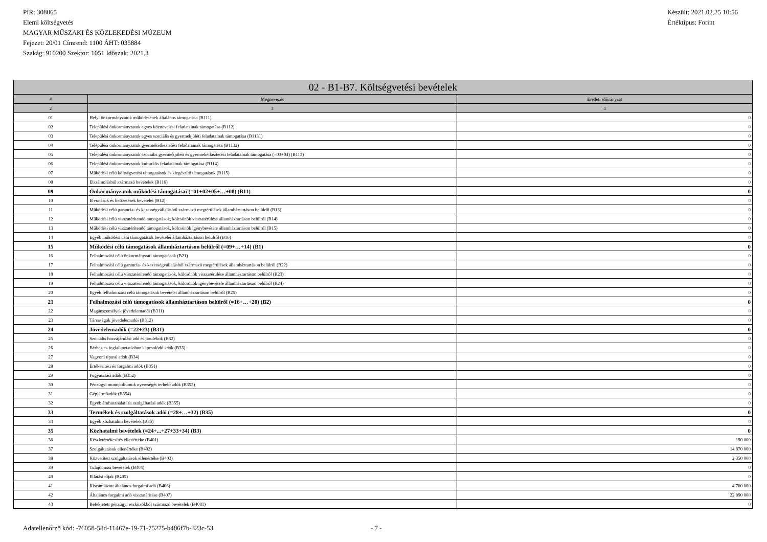PIR: 308065
Elemi költségvetés
MAGYAR MŰSZAKI ÉS KÖZLEKEDÉSI MÚZEUM
Fejezet: 20/01 Címrend: 1100 ÁHT: 035884
Szakág: 910200 Szektor: 1051 Időszak: 2021.3
Készült: 2021.02.25 10:56
Értéktípus: Forint
| 02 - B1-B7. Költségvetési bevételek | | |
| --- | --- | --- |
| # | Megnevezés | Eredeti előirányzat |
| 2 | 3 | 4 |
| 01 | Helyi önkormányzatok működésének általános támogatása (B111) | 0 |
| 02 | Települési önkormányzatok egyes köznevelési feladatainak támogatása (B112) | 0 |
| 03 | Települési önkormányzatok egyes szociális és gyermekjóléti feladatainak támogatása (B1131) | 0 |
| 04 | Települési önkormányzatok gyermekétkeztetési feladatainak támogatása (B1132) | 0 |
| 05 | Települési önkormányzatok szociális gyermekjóléti és gyermekétkeztetési feladatainak támogatása (=03+04) (B113) | 0 |
| 06 | Települési önkormányzatok kulturális feladatainak támogatása (B114) | 0 |
| 07 | Működési célú költségvetési támogatások és kiegészítő támogatások (B115) | 0 |
| 08 | Elszámolásból származó bevételek (B116) | 0 |
| 09 | Önkormányzatok működési támogatásai (=01+02+05+…+08) (B11) | 0 |
| 10 | Elvonások és befizetések bevételei (B12) | 0 |
| 11 | Működési célú garancia- és kezességvállalásból származó megtérülések államháztartáson belülről (B13) | 0 |
| 12 | Működési célú visszatérítendő támogatások, kölcsönök visszatérülése államháztartáson belülről (B14) | 0 |
| 13 | Működési célú visszatérítendő támogatások, kölcsönök igénybevétele államháztartáson belülről (B15) | 0 |
| 14 | Egyéb működési célú támogatások bevételei államháztartáson belülről (B16) | 0 |
| 15 | Működési célú támogatások államháztartáson belülről (=09+…+14) (B1) | 0 |
| 16 | Felhalmozási célú önkormányzati támogatások (B21) | 0 |
| 17 | Felhalmozási célú garancia- és kezességvállalásból származó megtérülések államháztartáson belülről (B22) | 0 |
| 18 | Felhalmozási célú visszatérítendő támogatások, kölcsönök visszatérülése államháztartáson belülről (B23) | 0 |
| 19 | Felhalmozási célú visszatérítendő támogatások, kölcsönök igénybevétele államháztartáson belülről (B24) | 0 |
| 20 | Egyéb felhalmozási célú támogatások bevételei államháztartáson belülről (B25) | 0 |
| 21 | Felhalmozási célú támogatások államháztartáson belülről (=16+…+20) (B2) | 0 |
| 22 | Magánszemélyek jövedelemadói (B311) | 0 |
| 23 | Társaságok jövedelemadói (B312) | 0 |
| 24 | Jövedelemadók (=22+23) (B31) | 0 |
| 25 | Szociális hozzájárulási adó és járulékok (B32) | 0 |
| 26 | Bérhez és foglalkoztatáshoz kapcsolódó adók (B33) | 0 |
| 27 | Vagyoni tipusú adók (B34) | 0 |
| 28 | Értékesítési és forgalmi adók (B351) | 0 |
| 29 | Fogyasztási adók (B352) | 0 |
| 30 | Pénzügyi monopóliumok nyereségét terhelő adók (B353) | 0 |
| 31 | Gépjárműadók (B354) | 0 |
| 32 | Egyéb áruhasználati és szolgáltatási adók (B355) | 0 |
| 33 | Termékek és szolgáltatások adói (=28+…+32) (B35) | 0 |
| 34 | Egyéb közhatalmi bevételek (B36) | 0 |
| 35 | Közhatalmi bevételek (=24+...+27+33+34) (B3) | 0 |
| 36 | Készletértékesítés ellenértéke (B401) | 190 000 |
| 37 | Szolgáltatások ellenértéke (B402) | 14 870 000 |
| 38 | Közvetített szolgáltatások ellenértéke (B403) | 2 350 000 |
| 39 | Tulajdonosi bevételek (B404) | 0 |
| 40 | Ellátási díjak (B405) | 0 |
| 41 | Kiszámlázott általános forgalmi adó (B406) | 4 700 000 |
| 42 | Általános forgalmi adó visszatérítése (B407) | 22 890 000 |
| 43 | Befektetett pénzügyi eszközökből származó bevételek (B4081) | 0 |
Adatellenőrző kód: -76058-58d-11467e-19-71-75275-b486f7b-323c-53 - 7 -